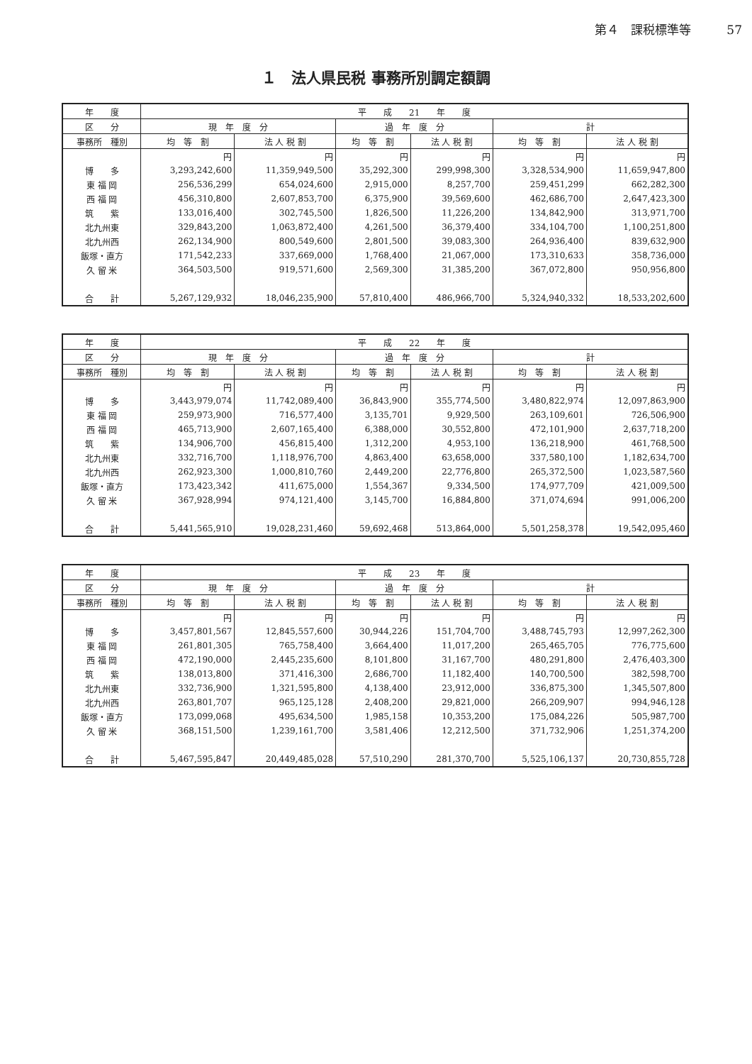第４　課税標準等 57
１　法人県民税 事務所別調定額調
| 年 度 | 平 成 21 年 度 | | | | | |
| --- | --- | --- | --- | --- | --- | --- |
| 区 分 | 現 年 度 分 | | 過 年 度 分 | | 計 | |
| 事務所 種別 | 均 等 割 | 法 人 税 割 | 均 等 割 | 法 人 税 割 | 均 等 割 | 法 人 税 割 |
| | 円 | 円 | 円 | 円 | 円 | 円 |
| 博 多 | 3,293,242,600 | 11,359,949,500 | 35,292,300 | 299,998,300 | 3,328,534,900 | 11,659,947,800 |
| 東 福 岡 | 256,536,299 | 654,024,600 | 2,915,000 | 8,257,700 | 259,451,299 | 662,282,300 |
| 西 福 岡 | 456,310,800 | 2,607,853,700 | 6,375,900 | 39,569,600 | 462,686,700 | 2,647,423,300 |
| 筑 紫 | 133,016,400 | 302,745,500 | 1,826,500 | 11,226,200 | 134,842,900 | 313,971,700 |
| 北九州東 | 329,843,200 | 1,063,872,400 | 4,261,500 | 36,379,400 | 334,104,700 | 1,100,251,800 |
| 北九州西 | 262,134,900 | 800,549,600 | 2,801,500 | 39,083,300 | 264,936,400 | 839,632,900 |
| 飯塚・直方 | 171,542,233 | 337,669,000 | 1,768,400 | 21,067,000 | 173,310,633 | 358,736,000 |
| 久 留 米 | 364,503,500 | 919,571,600 | 2,569,300 | 31,385,200 | 367,072,800 | 950,956,800 |
| 合 計 | 5,267,129,932 | 18,046,235,900 | 57,810,400 | 486,966,700 | 5,324,940,332 | 18,533,202,600 |
| 年 度 | 平 成 22 年 度 | | | | | |
| --- | --- | --- | --- | --- | --- | --- |
| 区 分 | 現 年 度 分 | | 過 年 度 分 | | 計 | |
| 事務所 種別 | 均 等 割 | 法 人 税 割 | 均 等 割 | 法 人 税 割 | 均 等 割 | 法 人 税 割 |
| | 円 | 円 | 円 | 円 | 円 | 円 |
| 博 多 | 3,443,979,074 | 11,742,089,400 | 36,843,900 | 355,774,500 | 3,480,822,974 | 12,097,863,900 |
| 東 福 岡 | 259,973,900 | 716,577,400 | 3,135,701 | 9,929,500 | 263,109,601 | 726,506,900 |
| 西 福 岡 | 465,713,900 | 2,607,165,400 | 6,388,000 | 30,552,800 | 472,101,900 | 2,637,718,200 |
| 筑 紫 | 134,906,700 | 456,815,400 | 1,312,200 | 4,953,100 | 136,218,900 | 461,768,500 |
| 北九州東 | 332,716,700 | 1,118,976,700 | 4,863,400 | 63,658,000 | 337,580,100 | 1,182,634,700 |
| 北九州西 | 262,923,300 | 1,000,810,760 | 2,449,200 | 22,776,800 | 265,372,500 | 1,023,587,560 |
| 飯塚・直方 | 173,423,342 | 411,675,000 | 1,554,367 | 9,334,500 | 174,977,709 | 421,009,500 |
| 久 留 米 | 367,928,994 | 974,121,400 | 3,145,700 | 16,884,800 | 371,074,694 | 991,006,200 |
| 合 計 | 5,441,565,910 | 19,028,231,460 | 59,692,468 | 513,864,000 | 5,501,258,378 | 19,542,095,460 |
| 年 度 | 平 成 23 年 度 | | | | | |
| --- | --- | --- | --- | --- | --- | --- |
| 区 分 | 現 年 度 分 | | 過 年 度 分 | | 計 | |
| 事務所 種別 | 均 等 割 | 法 人 税 割 | 均 等 割 | 法 人 税 割 | 均 等 割 | 法 人 税 割 |
| | 円 | 円 | 円 | 円 | 円 | 円 |
| 博 多 | 3,457,801,567 | 12,845,557,600 | 30,944,226 | 151,704,700 | 3,488,745,793 | 12,997,262,300 |
| 東 福 岡 | 261,801,305 | 765,758,400 | 3,664,400 | 11,017,200 | 265,465,705 | 776,775,600 |
| 西 福 岡 | 472,190,000 | 2,445,235,600 | 8,101,800 | 31,167,700 | 480,291,800 | 2,476,403,300 |
| 筑 紫 | 138,013,800 | 371,416,300 | 2,686,700 | 11,182,400 | 140,700,500 | 382,598,700 |
| 北九州東 | 332,736,900 | 1,321,595,800 | 4,138,400 | 23,912,000 | 336,875,300 | 1,345,507,800 |
| 北九州西 | 263,801,707 | 965,125,128 | 2,408,200 | 29,821,000 | 266,209,907 | 994,946,128 |
| 飯塚・直方 | 173,099,068 | 495,634,500 | 1,985,158 | 10,353,200 | 175,084,226 | 505,987,700 |
| 久 留 米 | 368,151,500 | 1,239,161,700 | 3,581,406 | 12,212,500 | 371,732,906 | 1,251,374,200 |
| 合 計 | 5,467,595,847 | 20,449,485,028 | 57,510,290 | 281,370,700 | 5,525,106,137 | 20,730,855,728 |